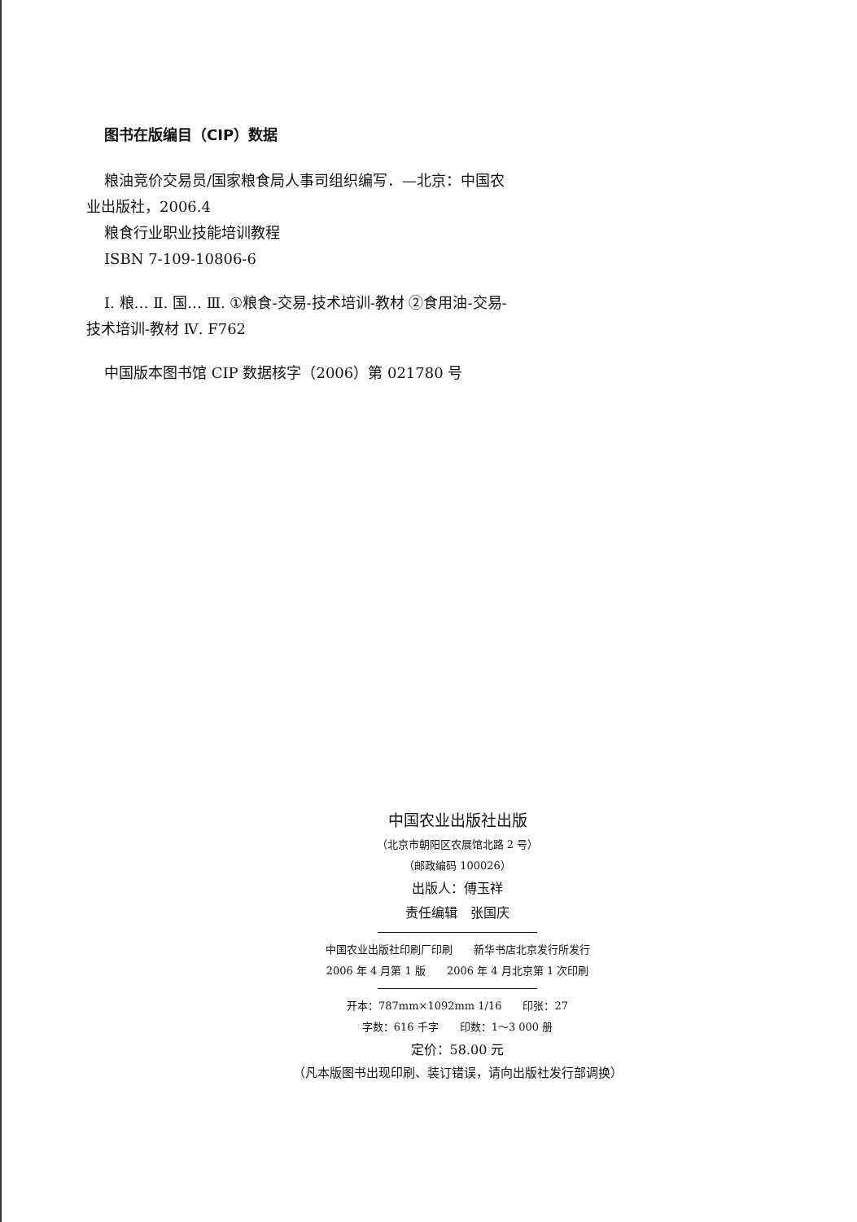图书在版编目（CIP）数据
粮油竞价交易员/国家粮食局人事司组织编写．—北京：中国农业出版社，2006.4
粮食行业职业技能培训教程
ISBN 7-109-10806-6
Ⅰ. 粮… Ⅱ. 国… Ⅲ. ①粮食-交易-技术培训-教材 ②食用油-交易-技术培训-教材 Ⅳ. F762
中国版本图书馆 CIP 数据核字（2006）第 021780 号
中国农业出版社出版
（北京市朝阳区农展馆北路 2 号）
（邮政编码 100026）
出版人：傅玉祥
责任编辑　张国庆
中国农业出版社印刷厂印刷　　新华书店北京发行所发行
2006 年 4 月第 1 版　　2006 年 4 月北京第 1 次印刷
开本：787mm×1092mm 1/16　　印张：27
字数：616 千字　　印数：1～3 000 册
定价：58.00 元
（凡本版图书出现印刷、装订错误，请向出版社发行部调换）